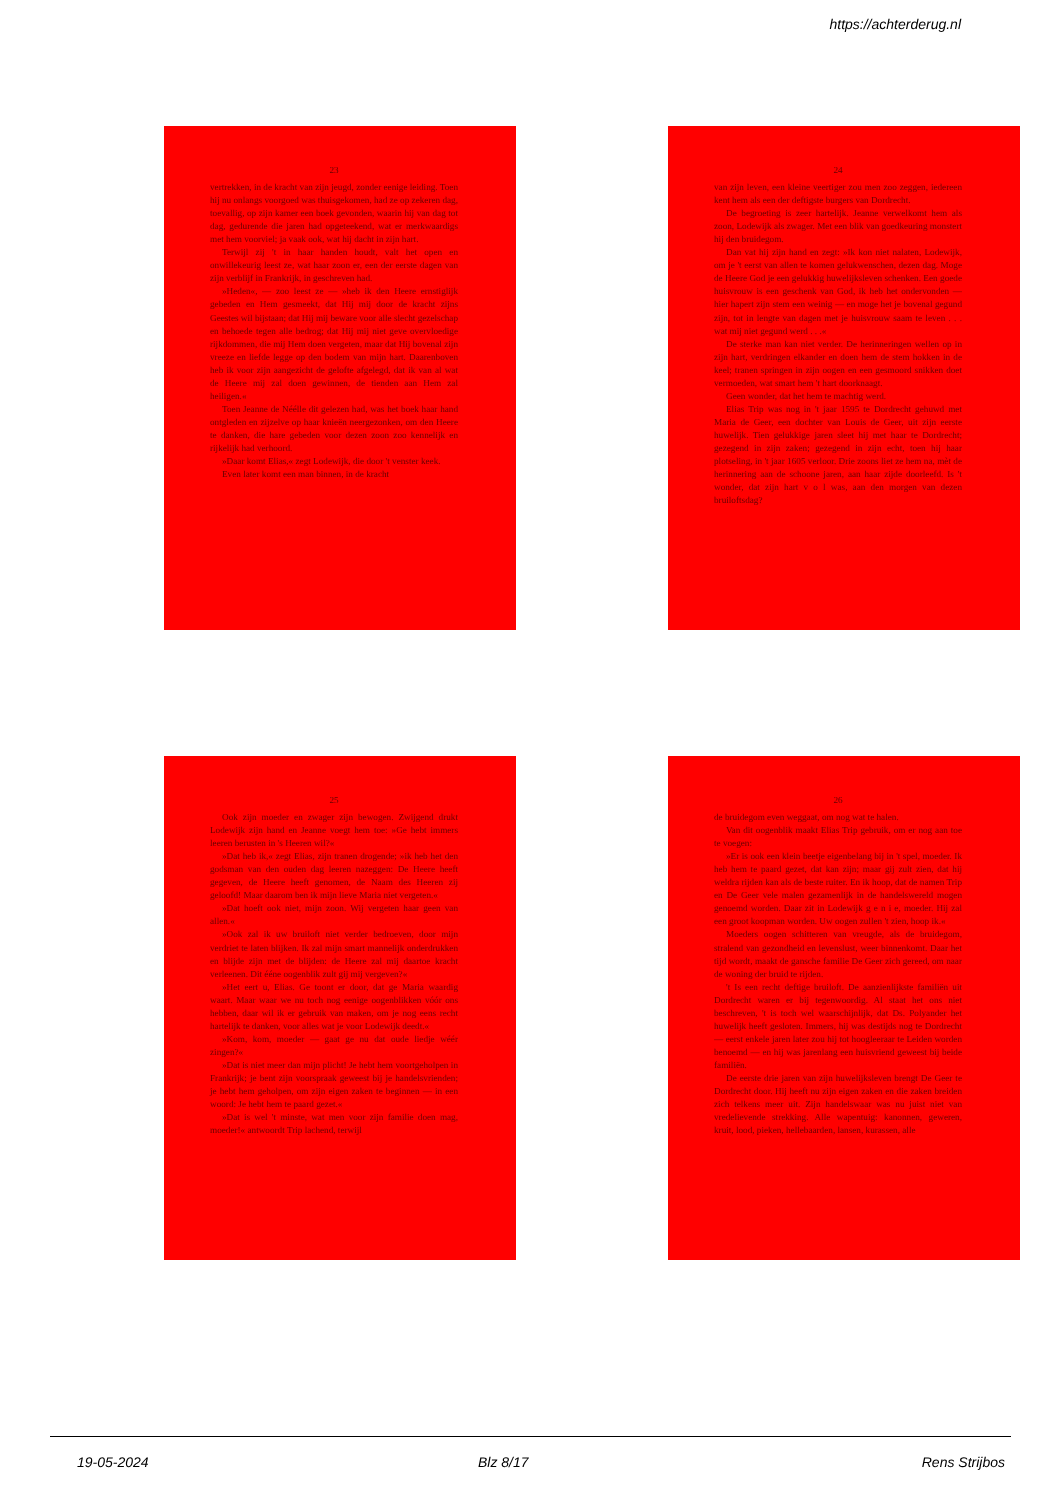https://achterderug.nl
23
vertrekken, in de kracht van zijn jeugd, zonder eenige leiding. Toen hij nu onlangs voorgoed was thuisgekomen, had ze op zekeren dag, toevallig, op zijn kamer een boek gevonden, waarin hij van dag tot dag, gedurende die jaren had opgeteekend, wat er merkwaardigs met hem voorviel; ja vaak ook, wat hij dacht in zijn hart.
Terwijl zij 't in haar handen houdt, valt het open en onwillekeurig leest ze, wat haar zoon er, een der eerste dagen van zijn verblijf in Frankrijk, in geschreven had.
»Heden«, — zoo leest ze — »heb ik den Heere ernstiglijk gebeden en Hem gesmeekt, dat Hij mij door de kracht zijns Geestes wil bijstaan; dat Hij mij beware voor alle slecht gezelschap en behoede tegen alle bedrog; dat Hij mij niet geve overvloedige rijkdommen, die mij Hem doen vergeten, maar dat Hij bovenal zijn vreeze en liefde legge op den bodem van mijn hart. Daarenboven heb ik voor zijn aangezicht de gelofte afgelegd, dat ik van al wat de Heere mij zal doen gewinnen, de tienden aan Hem zal heiligen.«
Toen Jeanne de Néélle dit gelezen had, was het boek haar hand ontgleden en zijzelve op haar knieën neergezonken, om den Heere te danken, die hare gebeden voor dezen zoon zoo kennelijk en rijkelijk had verhoord.
»Daar komt Elias,« zegt Lodewijk, die door 't venster keek.
Even later komt een man binnen, in de kracht
24
van zijn leven, een kleine veertiger zou men zoo zeggen, iedereen kent hem als een der deftigste burgers van Dordrecht.
De begroeting is zeer hartelijk. Jeanne verwelkomt hem als zoon, Lodewijk als zwager. Met een blik van goedkeuring monstert hij den bruidegom.
Dan vat hij zijn hand en zegt: »Ik kon niet nalaten, Lodewijk, om je 't eerst van allen te komen gelukwenschen, dezen dag. Moge de Heere God je een gelukkig huwelijksleven schenken. Een goede huisvrouw is een geschenk van God, ik heb het ondervonden — hier hapert zijn stem een weinig — en moge het je bovenal gegund zijn, tot in lengte van dagen met je huisvrouw saam te leven . . . wat mij niet gegund werd . . .«
De sterke man kan niet verder. De herinneringen wellen op in zijn hart, verdringen elkander en doen hem de stem hokken in de keel; tranen springen in zijn oogen en een gesmoord snikken doet vermoeden, wat smart hem 't hart doorknaagt.
Geen wonder, dat het hem te machtig werd.
Elias Trip was nog in 't jaar 1595 te Dordrecht gehuwd met Maria de Geer, een dochter van Louis de Geer, uit zijn eerste huwelijk. Tien gelukkige jaren sleet hij met haar te Dordrecht; gezegend in zijn zaken; gezegend in zijn echt, toen hij haar plotseling, in 't jaar 1605 verloor. Drie zoons liet ze hem na, mèt de herinnering aan de schoone jaren, aan haar zijde doorleefd. Is 't wonder, dat zijn hart v o l was, aan den morgen van dezen bruiloftsdag?
25
Ook zijn moeder en zwager zijn bewogen. Zwijgend drukt Lodewijk zijn hand en Jeanne voegt hem toe: »Ge hebt immers leeren berusten in 's Heeren wil?«
»Dat heb ik,« zegt Elias, zijn tranen drogende; »ik heb het den godsman van den ouden dag leeren nazeggen: De Heere heeft gegeven, de Heere heeft genomen, de Naam des Heeren zij geloofd! Maar daarom ben ik mijn lieve Maria niet vergeten.«
»Dat hoeft ook niet, mijn zoon. Wij vergeten haar geen van allen.«
»Ook zal ik uw bruiloft niet verder bedroeven, door mijn verdriet te laten blijken. Ik zal mijn smart mannelijk onderdrukken en blijde zijn met de blijden: de Heere zal mij daartoe kracht verleenen. Dit ééne oogenblik zult gij mij vergeven?«
»Het eert u, Elias. Ge toont er door, dat ge Maria waardig waart. Maar waar we nu toch nog eenige oogenblikken vóór ons hebben, daar wil ik er gebruik van maken, om je nog eens recht hartelijk te danken, voor alles wat je voor Lodewijk deedt.«
»Kom, kom, moeder — gaat ge nu dat oude liedje wéér zingen?«
»Dat is niet meer dan mijn plicht! Je hebt hem voortgeholpen in Frankrijk; je bent zijn voorspraak geweest bij je handelsvrienden; je hebt hem geholpen, om zijn eigen zaken te beginnen — in een woord: Je hebt hem te paard gezet.«
»Dat is wel 't minste, wat men voor zijn familie doen mag, moeder!« antwoordt Trip lachend, terwijl
26
de bruidegom even weggaat, om nog wat te halen.
Van dit oogenblik maakt Elias Trip gebruik, om er nog aan toe te voegen:
»Er is ook een klein beetje eigenbelang bij in 't spel, moeder. Ik heb hem te paard gezet, dat kan zijn; maar gij zult zien, dat hij weldra rijden kan als de beste ruiter. En ik hoop, dat de namen Trip en De Geer vele malen gezamenlijk in de handelswereld mogen genoemd worden. Daar zit in Lodewijk g e n i e, moeder. Hij zal een groot koopman worden. Uw oogen zullen 't zien, hoop ik.«
Moeders oogen schitteren van vreugde, als de bruidegom, stralend van gezondheid en levenslust, weer binnenkomt. Daar het tijd wordt, maakt de gansche familie De Geer zich gereed, om naar de woning der bruid te rijden.
't Is een recht deftige bruiloft. De aanzienlijkste familiën uit Dordrecht waren er bij tegenwoordig. Al staat het ons niet beschreven, 't is toch wel waarschijnlijk, dat Ds. Polyander het huwelijk heeft gesloten. Immers, hij was destijds nog te Dordrecht — eerst enkele jaren later zou hij tot hoogleeraar te Leiden worden benoemd — en hij was jarenlang een huisvriend geweest bij beide familiën.
De eerste drie jaren van zijn huwelijksleven brengt De Geer te Dordrecht door. Hij heeft nu zijn eigen zaken en die zaken breiden zich telkens meer uit. Zijn handelswaar was nu juist niet van vredelievende strekking. Alle wapentuig: kanonnen, geweren, kruit, lood, pieken, hellebaarden, lansen, kurassen, alle
19-05-2024 Blz 8/17 Rens Strijbos